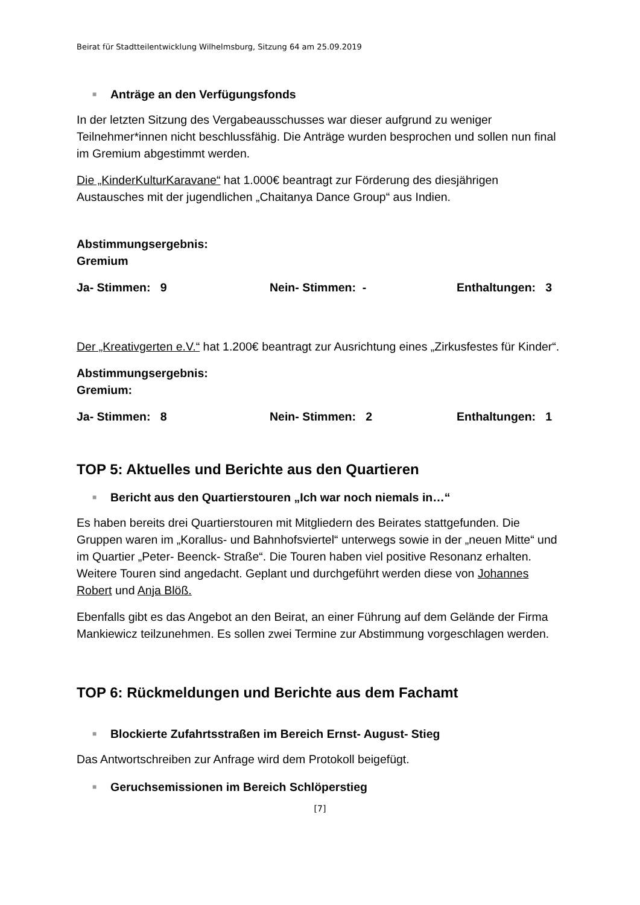Beirat für Stadtteilentwicklung Wilhelmsburg, Sitzung 64 am 25.09.2019
■ Anträge an den Verfügungsfonds
In der letzten Sitzung des Vergabeausschusses war dieser aufgrund zu weniger Teilnehmer*innen nicht beschlussfähig. Die Anträge wurden besprochen und sollen nun final im Gremium abgestimmt werden.
Die „KinderKulturKaravane“ hat 1.000€ beantragt zur Förderung des diesjährigen Austausches mit der jugendlichen „Chaitanya Dance Group“ aus Indien.
Abstimmungsergebnis:
Gremium
Ja- Stimmen: 9 Nein- Stimmen: - Enthaltungen: 3
Der „Kreativgerten e.V.“ hat 1.200€ beantragt zur Ausrichtung eines „Zirkusfestes für Kinder“.
Abstimmungsergebnis:
Gremium:
Ja- Stimmen: 8 Nein- Stimmen: 2 Enthaltungen: 1
TOP 5: Aktuelles und Berichte aus den Quartieren
■ Bericht aus den Quartierstouren „Ich war noch niemals in…“
Es haben bereits drei Quartierstouren mit Mitgliedern des Beirates stattgefunden. Die Gruppen waren im „Korallus- und Bahnhofsviertel“ unterwegs sowie in der „neuen Mitte“ und im Quartier „Peter- Beenck- Straße“. Die Touren haben viel positive Resonanz erhalten. Weitere Touren sind angedacht. Geplant und durchgeführt werden diese von Johannes Robert und Anja Blöß.
Ebenfalls gibt es das Angebot an den Beirat, an einer Führung auf dem Gelände der Firma Mankiewicz teilzunehmen. Es sollen zwei Termine zur Abstimmung vorgeschlagen werden.
TOP 6: Rückmeldungen und Berichte aus dem Fachamt
■ Blockierte Zufahrtsstraßen im Bereich Ernst- August- Stieg
Das Antwortschreiben zur Anfrage wird dem Protokoll beigefügt.
■ Geruchsemissionen im Bereich Schlöperstieg
[7]